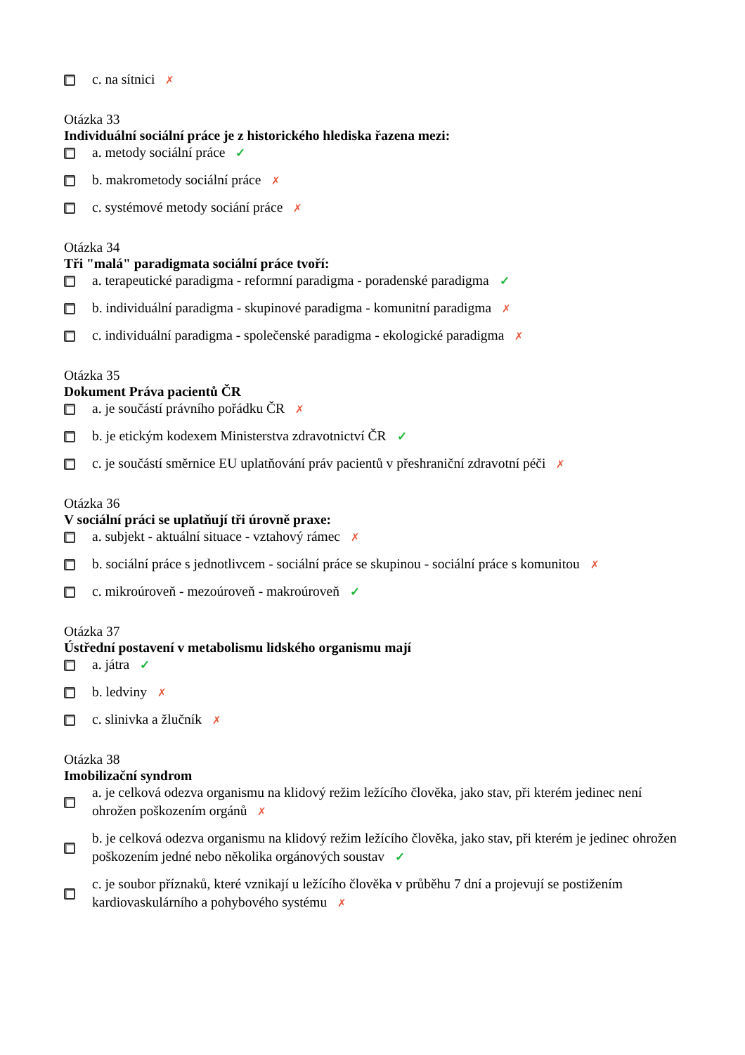c. na sítnici ✗
Otázka 33
Individuální sociální práce je z historického hlediska řazena mezi:
a. metody sociální práce ✓
b. makrometody sociální práce ✗
c. systémové metody sociání práce ✗
Otázka 34
Tři "malá" paradigmata sociální práce tvoří:
a. terapeutické paradigma - reformní paradigma - poradenské paradigma ✓
b. individuální paradigma - skupinové paradigma - komunitní paradigma ✗
c. individuální paradigma - společenské paradigma - ekologické paradigma ✗
Otázka 35
Dokument Práva pacientů ČR
a. je součástí právního pořádku ČR ✗
b. je etickým kodexem Ministerstva zdravotnictví ČR ✓
c. je součástí směrnice EU uplatňování práv pacientů v přeshraniční zdravotní péči ✗
Otázka 36
V sociální práci se uplatňují tři úrovně praxe:
a. subjekt - aktuální situace - vztahový rámec ✗
b. sociální práce s jednotlivcem - sociální práce se skupinou - sociální práce s komunitou ✗
c. mikroúroveň - mezoúroveň - makroúroveň ✓
Otázka 37
Ústřední postavení v metabolismu lidského organismu mají
a. játra ✓
b. ledviny ✗
c. slinivka a žlučník ✗
Otázka 38
Imobilizační syndrom
a. je celková odezva organismu na klidový režim ležícího člověka, jako stav, při kterém jedinec není ohrožen poškozením orgánů ✗
b. je celková odezva organismu na klidový režim ležícího člověka, jako stav, při kterém je jedinec ohrožen poškozením jedné nebo několika orgánových soustav ✓
c. je soubor příznaků, které vznikají u ležícího člověka v průběhu 7 dní a projevují se postižením kardiovaskulárního a pohybového systému ✗